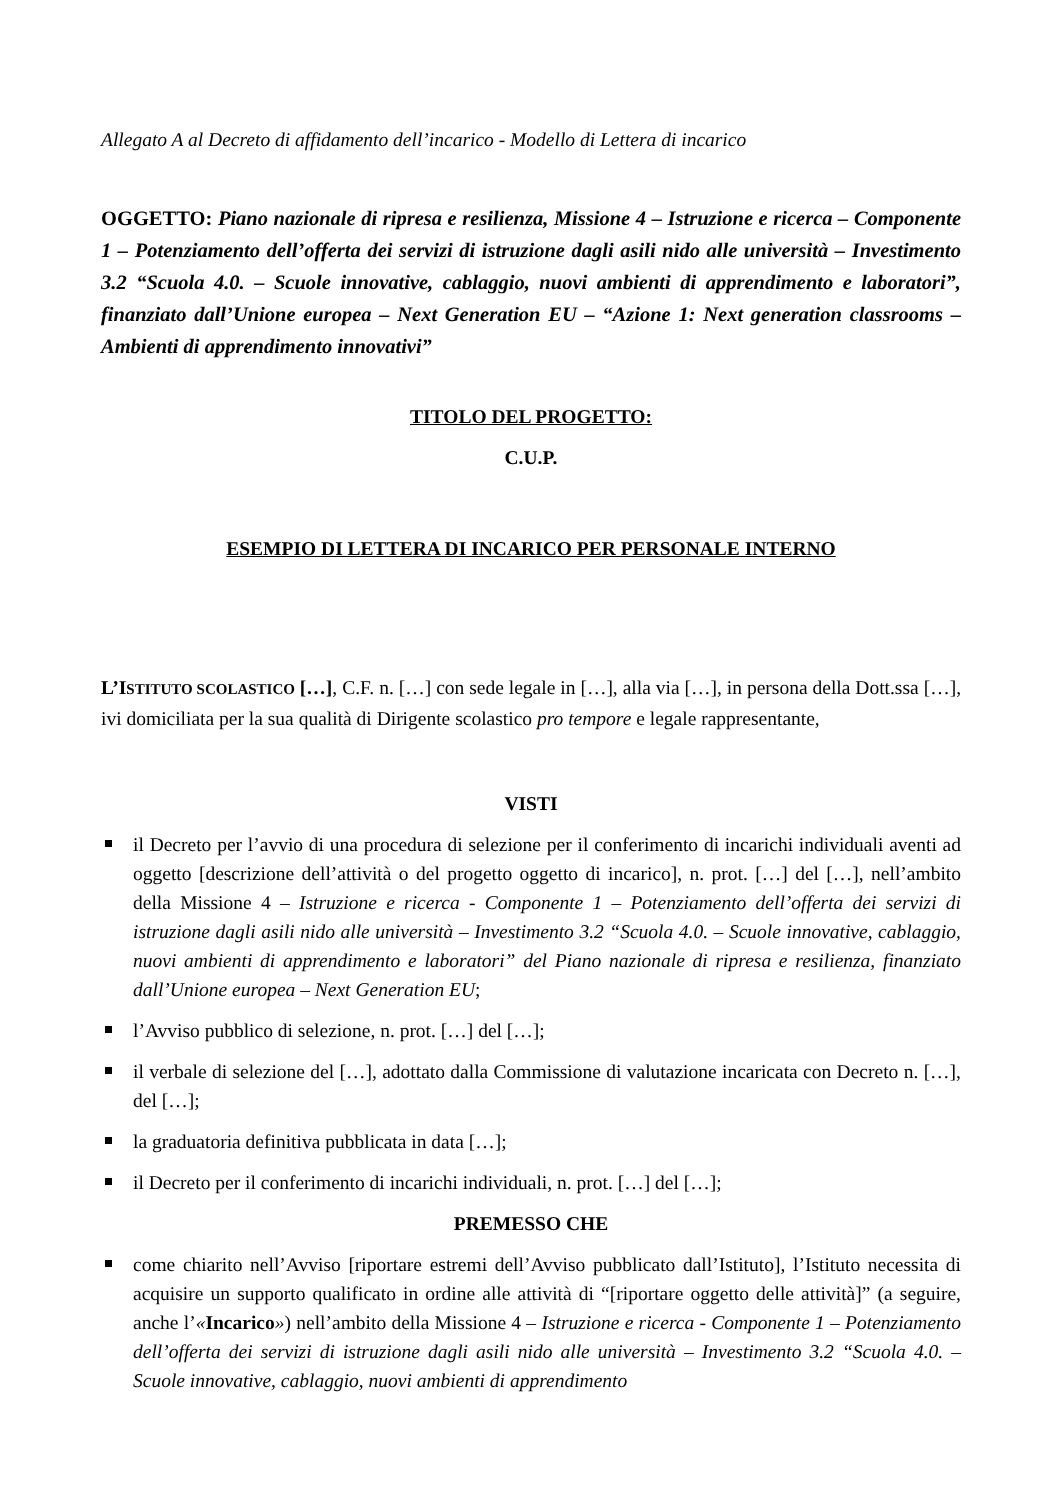Allegato A al Decreto di affidamento dell’incarico - Modello di Lettera di incarico
OGGETTO: Piano nazionale di ripresa e resilienza, Missione 4 – Istruzione e ricerca – Componente 1 – Potenziamento dell’offerta dei servizi di istruzione dagli asili nido alle università – Investimento 3.2 “Scuola 4.0. – Scuole innovative, cablaggio, nuovi ambienti di apprendimento e laboratori”, finanziato dall’Unione europea – Next Generation EU – “Azione 1: Next generation classrooms – Ambienti di apprendimento innovativi”
TITOLO DEL PROGETTO:
C.U.P.
ESEMPIO DI LETTERA DI INCARICO PER PERSONALE INTERNO
L’ISTITUTO SCOLASTICO […], C.F. n. […] con sede legale in […], alla via […], in persona della Dott.ssa […], ivi domiciliata per la sua qualità di Dirigente scolastico pro tempore e legale rappresentante,
VISTI
il Decreto per l’avvio di una procedura di selezione per il conferimento di incarichi individuali aventi ad oggetto [descrizione dell’attività o del progetto oggetto di incarico], n. prot. […] del […], nell’ambito della Missione 4 – Istruzione e ricerca - Componente 1 – Potenziamento dell’offerta dei servizi di istruzione dagli asili nido alle università – Investimento 3.2 “Scuola 4.0. – Scuole innovative, cablaggio, nuovi ambienti di apprendimento e laboratori” del Piano nazionale di ripresa e resilienza, finanziato dall’Unione europea – Next Generation EU;
l’Avviso pubblico di selezione, n. prot. […] del […];
il verbale di selezione del […], adottato dalla Commissione di valutazione incaricata con Decreto n. […], del […];
la graduatoria definitiva pubblicata in data […];
il Decreto per il conferimento di incarichi individuali, n. prot. […] del […];
PREMESSO CHE
come chiarito nell’Avviso [riportare estremi dell’Avviso pubblicato dall’Istituto], l’Istituto necessita di acquisire un supporto qualificato in ordine alle attività di “[riportare oggetto delle attività]” (a seguire, anche l’«Incarico») nell’ambito della Missione 4 – Istruzione e ricerca - Componente 1 – Potenziamento dell’offerta dei servizi di istruzione dagli asili nido alle università – Investimento 3.2 “Scuola 4.0. – Scuole innovative, cablaggio, nuovi ambienti di apprendimento